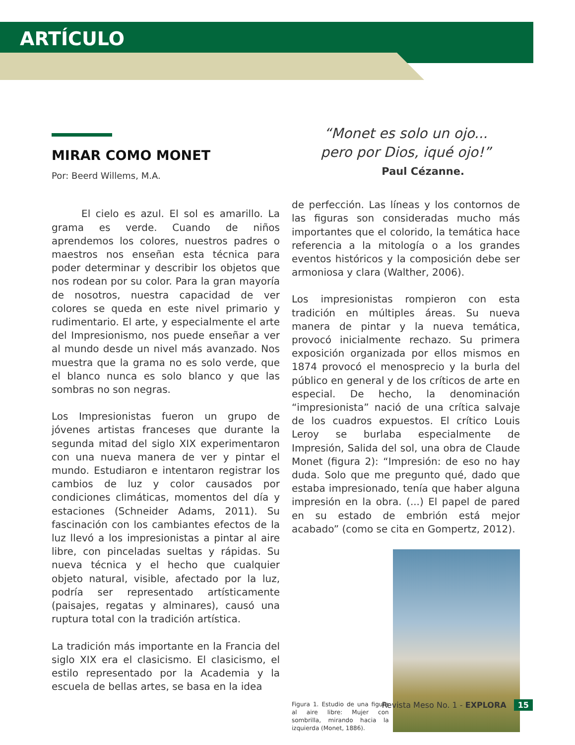ARTÍCULO
MIRAR COMO MONET
Por: Beerd Willems, M.A.
   El cielo es azul. El sol es amarillo. La grama es verde. Cuando de niños aprendemos los colores, nuestros padres o maestros nos enseñan esta técnica para poder determinar y describir los objetos que nos rodean por su color. Para la gran mayoría de nosotros, nuestra capacidad de ver colores se queda en este nivel primario y rudimentario. El arte, y especialmente el arte del Impresionismo, nos puede enseñar a ver al mundo desde un nivel más avanzado. Nos muestra que la grama no es solo verde, que el blanco nunca es solo blanco y que las sombras no son negras.
Los Impresionistas fueron un grupo de jóvenes artistas franceses que durante la segunda mitad del siglo XIX experimentaron con una nueva manera de ver y pintar el mundo. Estudiaron e intentaron registrar los cambios de luz y color causados por condiciones climáticas, momentos del día y estaciones (Schneider Adams, 2011). Su fascinación con los cambiantes efectos de la luz llevó a los impresionistas a pintar al aire libre, con pinceladas sueltas y rápidas. Su nueva técnica y el hecho que cualquier objeto natural, visible, afectado por la luz, podría ser representado artísticamente (paisajes, regatas y alminares), causó una ruptura total con la tradición artística.
La tradición más importante en la Francia del siglo XIX era el clasicismo. El clasicismo, el estilo representado por la Academia y la escuela de bellas artes, se basa en la idea
“Monet es solo un ojo...
pero por Dios, iqué ojo!”
Paul Cézanne.
de perfección. Las líneas y los contornos de las figuras son consideradas mucho más importantes que el colorido, la temática hace referencia a la mitología o a los grandes eventos históricos y la composición debe ser armoniosa y clara (Walther, 2006).
Los impresionistas rompieron con esta tradición en múltiples áreas. Su nueva manera de pintar y la nueva temática, provocó inicialmente rechazo. Su primera exposición organizada por ellos mismos en 1874 provocó el menosprecio y la burla del público en general y de los críticos de arte en especial. De hecho, la denominación “impresionista” nació de una crítica salvaje de los cuadros expuestos. El crítico Louis Leroy se burlaba especialmente de Impresión, Salida del sol, una obra de Claude Monet (figura 2): “Impresión: de eso no hay duda. Solo que me pregunto qué, dado que estaba impresionado, tenía que haber alguna impresión en la obra. (...) El papel de pared en su estado de embrión está mejor acabado” (como se cita en Gompertz, 2012).
Figura 1. Estudio de una figura al aire libre: Mujer con sombrilla, mirando hacia la izquierda (Monet, 1886).
Revista Meso No. 1 - EXPLORA 15